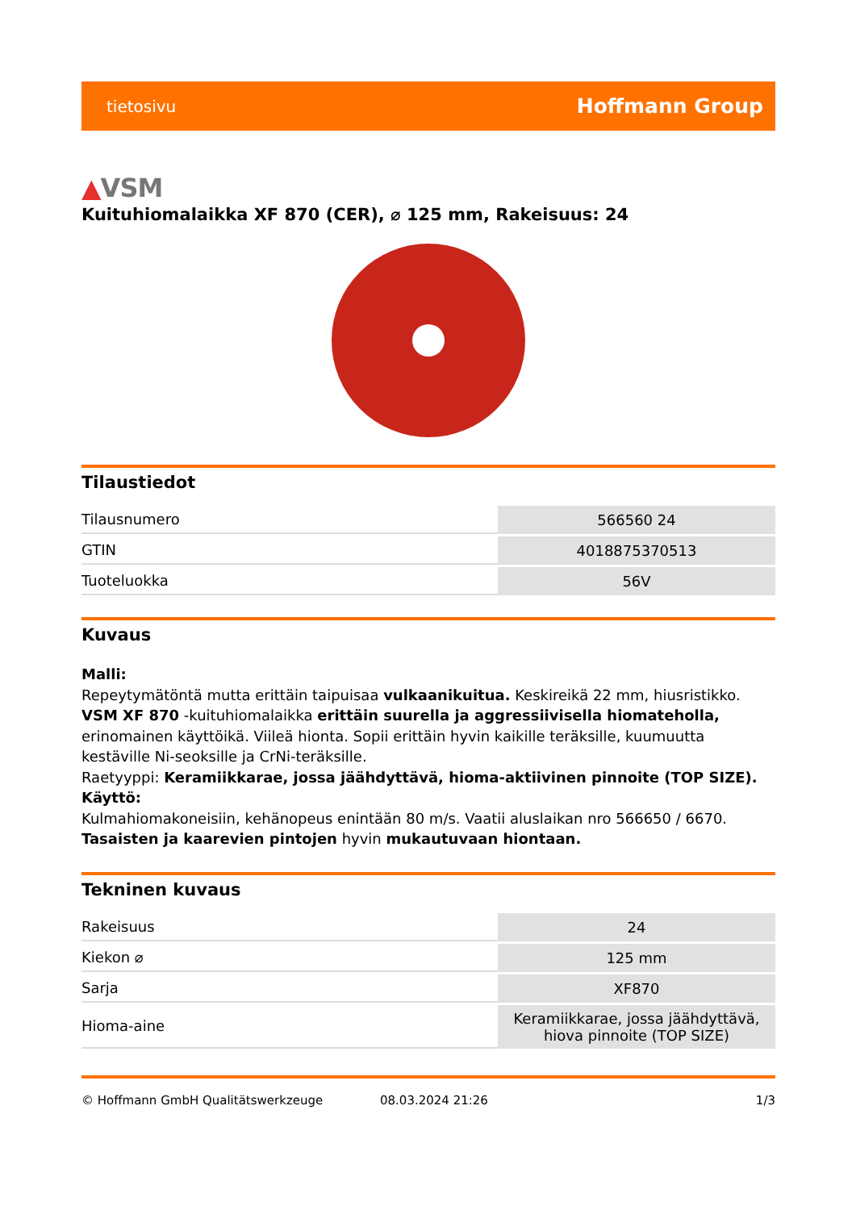tietosivu Hoffmann Group
▲VSM
Kuituhiomalaikka XF 870 (CER), ⌀ 125 mm, Rakeisuus: 24
Tilaustiedot
| Tilausnumero | 566560 24 |
| GTIN | 4018875370513 |
| Tuoteluokka | 56V |
Kuvaus
Malli:
Repeytymätöntä mutta erittäin taipuisaa vulkaanikuitua. Keskireikä 22 mm, hiusristikko.
VSM XF 870 -kuituhiomalaikka erittäin suurella ja aggressiivisella hiomateholla, erinomainen käyttöikä. Viileä hionta. Sopii erittäin hyvin kaikille teräksille, kuumuutta kestäville Ni-seoksille ja CrNi-teräksille.
Raetyyppi: Keramiikkarae, jossa jäähdyttävä, hioma-aktiivinen pinnoite (TOP SIZE).
Käyttö:
Kulmahiomakoneisiin, kehänopeus enintään 80 m/s. Vaatii aluslaikan nro 566650 / 6670.
Tasaisten ja kaarevien pintojen hyvin mukautuvaan hiontaan.
Tekninen kuvaus
| Rakeisuus | 24 |
| Kiekon ⌀ | 125 mm |
| Sarja | XF870 |
| Hioma-aine | Keramiikkarae, jossa jäähdyttävä, hiova pinnoite (TOP SIZE) |
© Hoffmann GmbH Qualitätswerkzeuge 08.03.2024 21:26 1/3